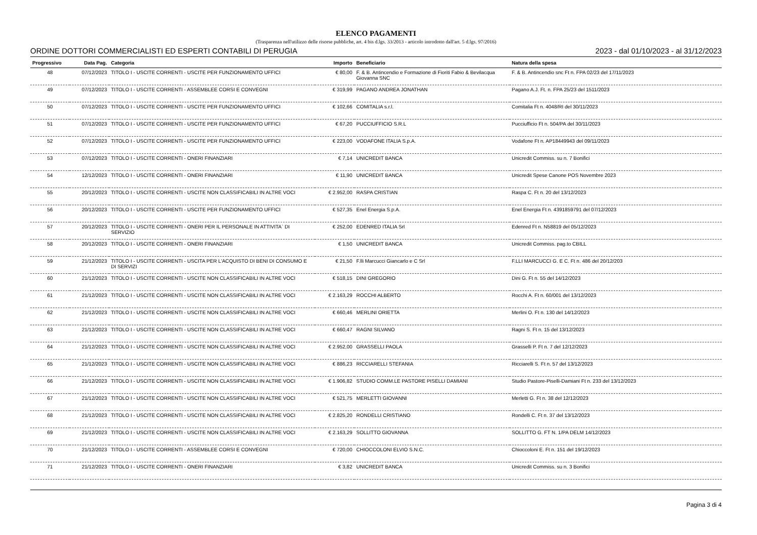ELENCO PAGAMENTI
(Trasparenza nell'utilizzo delle risorse pubbliche, art. 4 bis d.lgs. 33/2013 - articolo introdotto dall'art. 5 d.lgs. 97/2016)
ORDINE DOTTORI COMMERCIALISTI ED ESPERTI CONTABILI DI PERUGIA 2023 - dal 01/10/2023 - al 31/12/2023
| Progressivo | Data Pag. | Categoria | Importo | Beneficiario | Natura della spesa |
| --- | --- | --- | --- | --- | --- |
| 48 | 07/12/2023 | TITOLO I - USCITE CORRENTI - USCITE PER FUNZIONAMENTO UFFICI | € 80,00 | F. & B. Antincendio e Formazione di Fioriti Fabio & Bevilacqua Giovanna SNC | F. & B. Antincendio snc Ft n. FPA 02/23 del 17/11/2023 |
| 49 | 07/12/2023 | TITOLO I - USCITE CORRENTI - ASSEMBLEE CORSI E CONVEGNI | € 319,99 | PAGANO ANDREA JONATHAN | Pagano A.J. Ft. n. FPA 25/23 del 1511/2023 |
| 50 | 07/12/2023 | TITOLO I - USCITE CORRENTI - USCITE PER FUNZIONAMENTO UFFICI | € 102,66 | COMITALIA s.r.l. | Comitalia Ft n. 4048/RI del 30/11/2023 |
| 51 | 07/12/2023 | TITOLO I - USCITE CORRENTI - USCITE PER FUNZIONAMENTO UFFICI | € 67,20 | PUCCIUFFICIO S.R.L | Pucciufficio Ft n. 504/PA del 30/11/2023 |
| 52 | 07/12/2023 | TITOLO I - USCITE CORRENTI - USCITE PER FUNZIONAMENTO UFFICI | € 223,00 | VODAFONE ITALIA S.p.A. | Vodafone Ft n. AP18449943 del 09/11/2023 |
| 53 | 07/12/2023 | TITOLO I - USCITE CORRENTI - ONERI FINANZIARI | € 7,14 | UNICREDIT BANCA | Unicredit Commiss. su n. 7 Bonifici |
| 54 | 12/12/2023 | TITOLO I - USCITE CORRENTI - ONERI FINANZIARI | € 11,90 | UNICREDIT BANCA | Unicredit Spese Canone POS Novembre 2023 |
| 55 | 20/12/2023 | TITOLO I - USCITE CORRENTI - USCITE NON CLASSIFICABILI IN ALTRE VOCI | € 2.952,00 | RASPA CRISTIAN | Raspa C. Ft n. 20 del 13/12/2023 |
| 56 | 20/12/2023 | TITOLO I - USCITE CORRENTI - USCITE PER FUNZIONAMENTO UFFICI | € 527,35 | Enel Energia S.p.A. | Enel Energia Ft n. 4391859791 del 07/12/2023 |
| 57 | 20/12/2023 | TITOLO I - USCITE CORRENTI - ONERI PER IL PERSONALE IN ATTIVITA` DI SERVIZIO | € 252,00 | EDENRED ITALIA Srl | Edenred Ft n. N58819 del 05/12/2023 |
| 58 | 20/12/2023 | TITOLO I - USCITE CORRENTI - ONERI FINANZIARI | € 1,50 | UNICREDIT BANCA | Unicredit Commiss. pag.to CBILL |
| 59 | 21/12/2023 | TITOLO I - USCITE CORRENTI - USCITA PER L'ACQUISTO DI BENI DI CONSUMO E DI SERVIZI | € 21,50 | F.lli Marcucci Giancarlo e C Srl | F.LLI MARCUCCI G. E C. Ft n. 486 del 20/12/203 |
| 60 | 21/12/2023 | TITOLO I - USCITE CORRENTI - USCITE NON CLASSIFICABILI IN ALTRE VOCI | € 518,15 | DINI GREGORIO | Dini G. Ft n. 55 del 14/12/2023 |
| 61 | 21/12/2023 | TITOLO I - USCITE CORRENTI - USCITE NON CLASSIFICABILI IN ALTRE VOCI | € 2.163,29 | ROCCHI ALBERTO | Rocchi A. Ft n. 60/001 del 13/12/2023 |
| 62 | 21/12/2023 | TITOLO I - USCITE CORRENTI - USCITE NON CLASSIFICABILI IN ALTRE VOCI | € 660,46 | MERLINI ORIETTA | Merlini O. Ft n. 130 del 14/12/2023 |
| 63 | 21/12/2023 | TITOLO I - USCITE CORRENTI - USCITE NON CLASSIFICABILI IN ALTRE VOCI | € 660,47 | RAGNI SILVANO | Ragni S. Ft n. 15 del 13/12/2023 |
| 64 | 21/12/2023 | TITOLO I - USCITE CORRENTI - USCITE NON CLASSIFICABILI IN ALTRE VOCI | € 2.952,00 | GRASSELLI PAOLA | Grasselli P. Ft n. 7 del 12/12/2023 |
| 65 | 21/12/2023 | TITOLO I - USCITE CORRENTI - USCITE NON CLASSIFICABILI IN ALTRE VOCI | € 886,23 | RICCIARELLI STEFANIA | Ricciarelli S. Ft n. 57 del 13/12/2023 |
| 66 | 21/12/2023 | TITOLO I - USCITE CORRENTI - USCITE NON CLASSIFICABILI IN ALTRE VOCI | € 1.906,82 | STUDIO COMM.LE PASTORE PISELLI DAMIANI | Studio Pastore-Piselli-Damiani Ft n. 233 del 13/12/2023 |
| 67 | 21/12/2023 | TITOLO I - USCITE CORRENTI - USCITE NON CLASSIFICABILI IN ALTRE VOCI | € 521,75 | MERLETTI GIOVANNI | Merletti G. Ft n. 38 del 12/12/2023 |
| 68 | 21/12/2023 | TITOLO I - USCITE CORRENTI - USCITE NON CLASSIFICABILI IN ALTRE VOCI | € 2.825,20 | RONDELLI CRISTIANO | Rondelli C. Ft n. 37 del 13/12/2023 |
| 69 | 21/12/2023 | TITOLO I - USCITE CORRENTI - USCITE NON CLASSIFICABILI IN ALTRE VOCI | € 2.163,29 | SOLLITTO GIOVANNA | SOLLITTO G. FT N. 1/PA DELM 14/12/2023 |
| 70 | 21/12/2023 | TITOLO I - USCITE CORRENTI - ASSEMBLEE CORSI E CONVEGNI | € 720,00 | CHIOCCOLONI ELVIO S.N.C. | Chioccoloni E. Ft n. 151 del 19/12/2023 |
| 71 | 21/12/2023 | TITOLO I - USCITE CORRENTI - ONERI FINANZIARI | € 3,82 | UNICREDIT BANCA | Unicredit Commiss. su n. 3 Bonifici |
Pagina 3 di 4